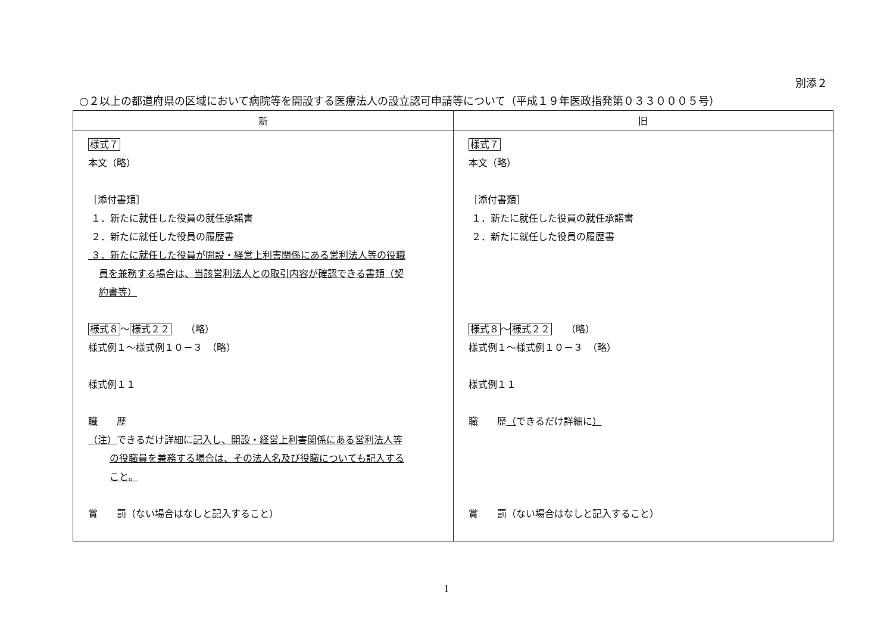別添２
○２以上の都道府県の区域において病院等を開設する医療法人の設立認可申請等について（平成１９年医政指発第０３３０００５号）
| 新 | 旧 |
| --- | --- |
| 様式７ 本文（略） ［添付書類］ １．新たに就任した役員の就任承諾書 ２．新たに就任した役員の履歴書 ３．新たに就任した役員が開設・経営上利害関係にある営利法人等の役職 員を兼務する場合は、当該営利法人との取引内容が確認できる書類（契 約書等） 様式８ ～ 様式２２ （略） 様式例１～様式例１０－３ （略） 様式例１１ 職 歴 （注） できるだけ詳細に 記入し、開設・経営上利害関係にある営利法人等 の役職員を兼務する場合は、その法人名及び役職についても記入する こと。 賞 罰（ない場合はなしと記入すること） | 様式７ 本文（略） ［添付書類］ １．新たに就任した役員の就任承諾書 ２．新たに就任した役員の履歴書 様式８ ～ 様式２２ （略） 様式例１～様式例１０－３ （略） 様式例１１ 職 歴 （ できるだけ詳細に ） 賞 罰（ない場合はなしと記入すること） |
1